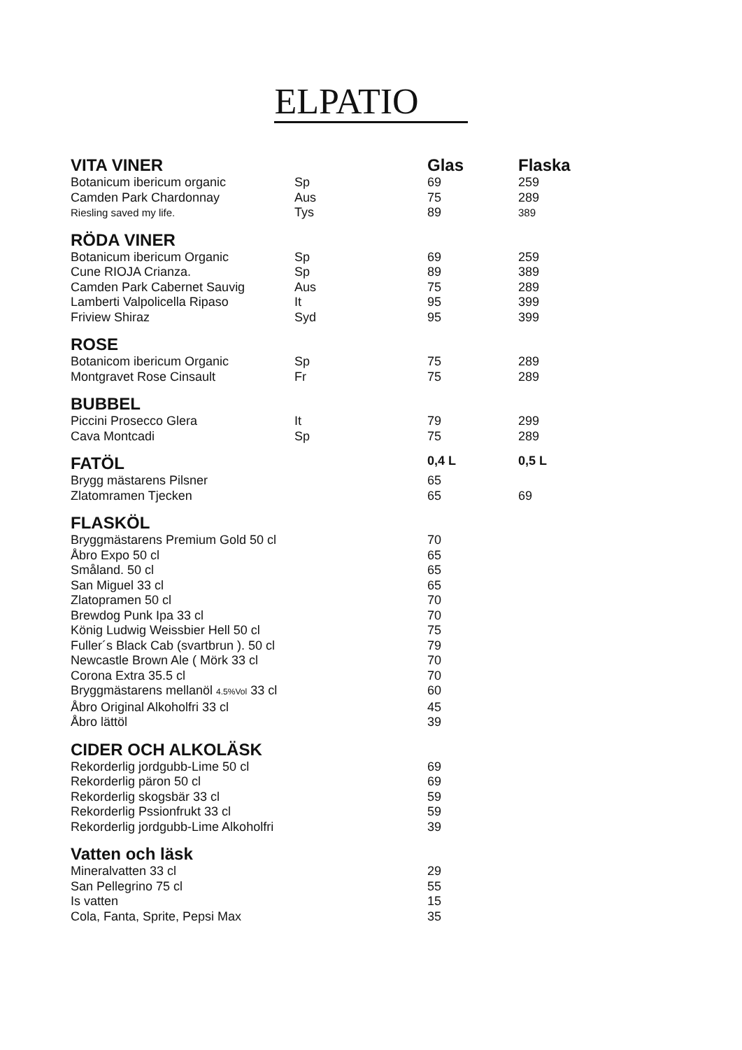ELPATIO
| VITA VINER | | Glas | Flaska |
| --- | --- | --- | --- |
| Botanicum ibericum organic | Sp | 69 | 259 |
| Camden Park Chardonnay | Aus | 75 | 289 |
| Riesling saved my life. | Tys | 89 | 389 |
| RÖDA VINER | | | |
| Botanicum ibericum Organic | Sp | 69 | 259 |
| Cune RIOJA Crianza. | Sp | 89 | 389 |
| Camden Park Cabernet Sauvig | Aus | 75 | 289 |
| Lamberti Valpolicella Ripaso | It | 95 | 399 |
| Friview Shiraz | Syd | 95 | 399 |
| ROSE | | | |
| Botanicom ibericum Organic | Sp | 75 | 289 |
| Montgravet Rose Cinsault | Fr | 75 | 289 |
| BUBBEL | | | |
| Piccini Prosecco Glera | It | 79 | 299 |
| Cava Montcadi | Sp | 75 | 289 |
| FATÖL | | 0,4 L | 0,5 L |
| Brygg mästarens Pilsner | | 65 | |
| Zlatomramen Tjecken | | 65 | 69 |
| FLASKÖL | | | |
| Bryggmästarens Premium Gold 50 cl | | 70 | |
| Åbro Expo 50 cl | | 65 | |
| Småland. 50 cl | | 65 | |
| San Miguel 33 cl | | 65 | |
| Zlatopramen 50 cl | | 70 | |
| Brewdog Punk Ipa 33 cl | | 70 | |
| König Ludwig Weissbier Hell 50 cl | | 75 | |
| Fuller´s Black Cab (svartbrun ). 50 cl | | 79 | |
| Newcastle Brown Ale ( Mörk 33 cl | | 70 | |
| Corona Extra 35.5 cl | | 70 | |
| Bryggmästarens mellanöl 4.5%Vol 33 cl | | 60 | |
| Åbro Original Alkoholfri 33 cl | | 45 | |
| Åbro lättöl | | 39 | |
| CIDER OCH ALKOLÄSK | | | |
| Rekorderlig jordgubb-Lime 50 cl | | 69 | |
| Rekorderlig päron 50 cl | | 69 | |
| Rekorderlig skogsbär 33 cl | | 59 | |
| Rekorderlig Pssionfrukt 33 cl | | 59 | |
| Rekorderlig jordgubb-Lime Alkoholfri | | 39 | |
| Vatten och läsk | | | |
| Mineralvatten 33 cl | | 29 | |
| San Pellegrino 75 cl | | 55 | |
| Is vatten | | 15 | |
| Cola, Fanta, Sprite, Pepsi Max | | 35 | |